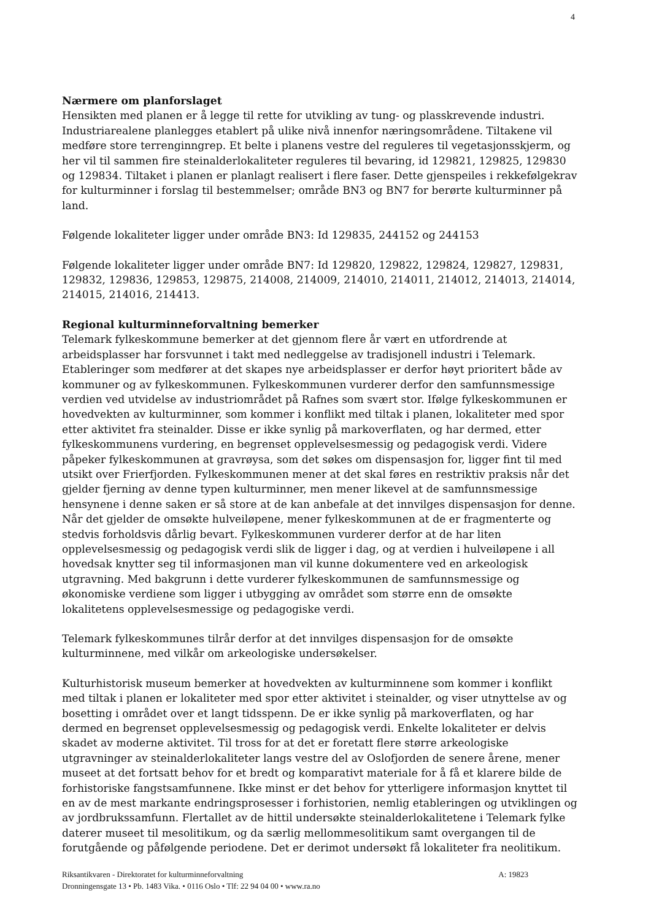4
Nærmere om planforslaget
Hensikten med planen er å legge til rette for utvikling av tung- og plasskrevende industri. Industriarealene planlegges etablert på ulike nivå innenfor næringsområdene. Tiltakene vil medføre store terrenginngrep. Et belte i planens vestre del reguleres til vegetasjonsskjerm, og her vil til sammen fire steinalderlokaliteter reguleres til bevaring, id 129821, 129825, 129830 og 129834. Tiltaket i planen er planlagt realisert i flere faser. Dette gjenspeiles i rekkefølgekrav for kulturminner i forslag til bestemmelser; område BN3 og BN7 for berørte kulturminner på land.
Følgende lokaliteter ligger under område BN3: Id 129835, 244152 og 244153
Følgende lokaliteter ligger under område BN7: Id 129820, 129822, 129824, 129827, 129831, 129832, 129836, 129853, 129875, 214008, 214009, 214010, 214011, 214012, 214013, 214014, 214015, 214016, 214413.
Regional kulturminneforvaltning bemerker
Telemark fylkeskommune bemerker at det gjennom flere år vært en utfordrende at arbeidsplasser har forsvunnet i takt med nedleggelse av tradisjonell industri i Telemark. Etableringer som medfører at det skapes nye arbeidsplasser er derfor høyt prioritert både av kommuner og av fylkeskommunen. Fylkeskommunen vurderer derfor den samfunnsmessige verdien ved utvidelse av industriområdet på Rafnes som svært stor. Ifølge fylkeskommunen er hovedvekten av kulturminner, som kommer i konflikt med tiltak i planen, lokaliteter med spor etter aktivitet fra steinalder. Disse er ikke synlig på markoverflaten, og har dermed, etter fylkeskommunens vurdering, en begrenset opplevelsesmessig og pedagogisk verdi. Videre påpeker fylkeskommunen at gravrøysa, som det søkes om dispensasjon for, ligger fint til med utsikt over Frierfjorden. Fylkeskommunen mener at det skal føres en restriktiv praksis når det gjelder fjerning av denne typen kulturminner, men mener likevel at de samfunnsmessige hensynene i denne saken er så store at de kan anbefale at det innvilges dispensasjon for denne. Når det gjelder de omsøkte hulveiløpene, mener fylkeskommunen at de er fragmenterte og stedvis forholdsvis dårlig bevart. Fylkeskommunen vurderer derfor at de har liten opplevelsesmessig og pedagogisk verdi slik de ligger i dag, og at verdien i hulveiløpene i all hovedsak knytter seg til informasjonen man vil kunne dokumentere ved en arkeologisk utgravning. Med bakgrunn i dette vurderer fylkeskommunen de samfunnsmessige og økonomiske verdiene som ligger i utbygging av området som større enn de omsøkte lokalitetens opplevelsesmessige og pedagogiske verdi.
Telemark fylkeskommunes tilrår derfor at det innvilges dispensasjon for de omsøkte kulturminnene, med vilkår om arkeologiske undersøkelser.
Kulturhistorisk museum bemerker at hovedvekten av kulturminnene som kommer i konflikt med tiltak i planen er lokaliteter med spor etter aktivitet i steinalder, og viser utnyttelse av og bosetting i området over et langt tidsspenn. De er ikke synlig på markoverflaten, og har dermed en begrenset opplevelsesmessig og pedagogisk verdi. Enkelte lokaliteter er delvis skadet av moderne aktivitet. Til tross for at det er foretatt flere større arkeologiske utgravninger av steinalderlokaliteter langs vestre del av Oslofjorden de senere årene, mener museet at det fortsatt behov for et bredt og komparativt materiale for å få et klarere bilde de forhistoriske fangstsamfunnene. Ikke minst er det behov for ytterligere informasjon knyttet til en av de mest markante endringsprosesser i forhistorien, nemlig etableringen og utviklingen og av jordbrukssamfunn. Flertallet av de hittil undersøkte steinalderlokalitetene i Telemark fylke daterer museet til mesolitikum, og da særlig mellommesolitikum samt overgangen til de forutgående og påfølgende periodene. Det er derimot undersøkt få lokaliteter fra neolitikum.
A: 19823 Riksantikvaren - Direktoratet for kulturminneforvaltning
Dronningensgate 13 • Pb. 1483 Vika. • 0116 Oslo • Tlf: 22 94 04 00 • www.ra.no